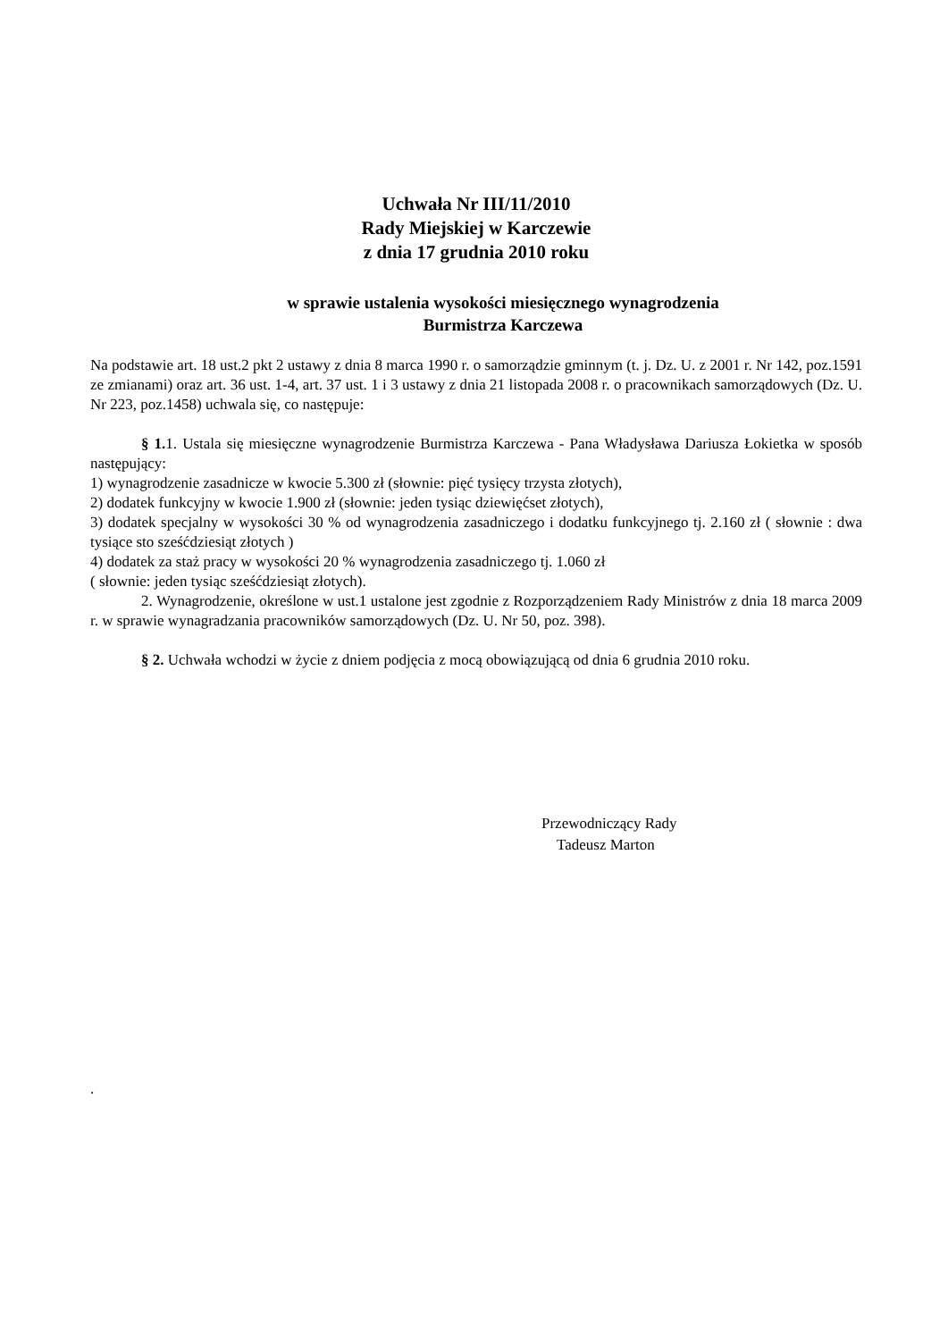Uchwała Nr III/11/2010
Rady Miejskiej w Karczewie
z dnia 17 grudnia 2010 roku
w sprawie ustalenia wysokości miesięcznego wynagrodzenia
Burmistrza Karczewa
Na podstawie art. 18 ust.2 pkt 2 ustawy z dnia 8 marca 1990 r. o samorządzie gminnym (t. j. Dz. U. z 2001 r. Nr 142, poz.1591 ze zmianami) oraz art. 36 ust. 1-4, art. 37 ust. 1 i 3 ustawy z dnia 21 listopada 2008 r. o pracownikach samorządowych (Dz. U. Nr 223, poz.1458) uchwala się, co następuje:
§ 1. 1. Ustala się miesięczne wynagrodzenie Burmistrza Karczewa - Pana Władysława Dariusza Łokietka w sposób następujący:
1) wynagrodzenie zasadnicze w kwocie 5.300 zł (słownie: pięć tysięcy trzysta złotych),
2) dodatek funkcyjny w kwocie 1.900 zł (słownie: jeden tysiąc dziewięćset złotych),
3) dodatek specjalny w wysokości 30 % od wynagrodzenia zasadniczego i dodatku funkcyjnego tj. 2.160 zł ( słownie : dwa tysiące sto sześćdziesiąt złotych )
4) dodatek za staż pracy w wysokości 20 % wynagrodzenia zasadniczego tj. 1.060 zł
( słownie: jeden tysiąc sześćdziesiąt złotych).
2. Wynagrodzenie, określone w ust.1 ustalone jest zgodnie z Rozporządzeniem Rady Ministrów z dnia 18 marca 2009 r. w sprawie wynagradzania pracowników samorządowych (Dz. U. Nr 50, poz. 398).
§ 2. Uchwała wchodzi w życie z dniem podjęcia z mocą obowiązującą od dnia 6 grudnia 2010 roku.
Przewodniczący Rady
Tadeusz Marton
.